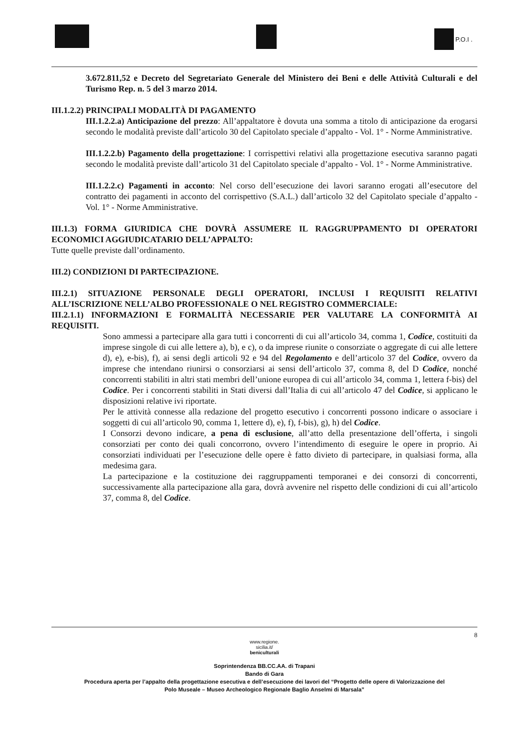P.O.I .
3.672.811,52 e Decreto del Segretariato Generale del Ministero dei Beni e delle Attività Culturali e del Turismo Rep. n. 5 del 3 marzo 2014.
III.1.2.2) PRINCIPALI MODALITÀ DI PAGAMENTO
III.1.2.2.a) Anticipazione del prezzo: All’appaltatore è dovuta una somma a titolo di anticipazione da erogarsi secondo le modalità previste dall’articolo 30 del Capitolato speciale d’appalto - Vol. 1° - Norme Amministrative.
III.1.2.2.b) Pagamento della progettazione: I corrispettivi relativi alla progettazione esecutiva saranno pagati secondo le modalità previste dall’articolo 31 del Capitolato speciale d’appalto - Vol. 1° - Norme Amministrative.
III.1.2.2.c) Pagamenti in acconto: Nel corso dell’esecuzione dei lavori saranno erogati all’esecutore del contratto dei pagamenti in acconto del corrispettivo (S.A.L.) dall’articolo 32 del Capitolato speciale d’appalto - Vol. 1° - Norme Amministrative.
III.1.3) FORMA GIURIDICA CHE DOVRÀ ASSUMERE IL RAGGRUPPAMENTO DI OPERATORI ECONOMICI AGGIUDICATARIO DELL’APPALTO:
Tutte quelle previste dall’ordinamento.
III.2) CONDIZIONI DI PARTECIPAZIONE.
III.2.1) SITUAZIONE PERSONALE DEGLI OPERATORI, INCLUSI I REQUISITI RELATIVI ALL’ISCRIZIONE NELL’ALBO PROFESSIONALE O NEL REGISTRO COMMERCIALE:
III.2.1.1) INFORMAZIONI E FORMALITÀ NECESSARIE PER VALUTARE LA CONFORMITÀ AI REQUISITI.
Sono ammessi a partecipare alla gara tutti i concorrenti di cui all’articolo 34, comma 1, Codice, costituiti da imprese singole di cui alle lettere a), b), e c), o da imprese riunite o consorziate o aggregate di cui alle lettere d), e), e-bis), f), ai sensi degli articoli 92 e 94 del Regolamento e dell’articolo 37 del Codice, ovvero da imprese che intendano riunirsi o consorziarsi ai sensi dell’articolo 37, comma 8, del D Codice, nonché concorrenti stabiliti in altri stati membri dell’unione europea di cui all’articolo 34, comma 1, lettera f-bis) del Codice. Per i concorrenti stabiliti in Stati diversi dall’Italia di cui all’articolo 47 del Codice, si applicano le disposizioni relative ivi riportate.
Per le attività connesse alla redazione del progetto esecutivo i concorrenti possono indicare o associare i soggetti di cui all’articolo 90, comma 1, lettere d), e), f), f-bis), g), h) del Codice.
I Consorzi devono indicare, a pena di esclusione, all’atto della presentazione dell’offerta, i singoli consorziati per conto dei quali concorrono, ovvero l’intendimento di eseguire le opere in proprio. Ai consorziati individuati per l’esecuzione delle opere è fatto divieto di partecipare, in qualsiasi forma, alla medesima gara.
La partecipazione e la costituzione dei raggruppamenti temporanei e dei consorzi di concorrenti, successivamente alla partecipazione alla gara, dovrà avvenire nel rispetto delle condizioni di cui all’articolo 37, comma 8, del Codice.
8
www.regione.
sicilia.it/
beniculturali
Soprintendenza BB.CC.AA. di Trapani
Bando di Gara
Procedura aperta per l’appalto della progettazione esecutiva e dell’esecuzione dei lavori del “Progetto delle opere di Valorizzazione del
Polo Museale – Museo Archeologico Regionale Baglio Anselmi di Marsala”